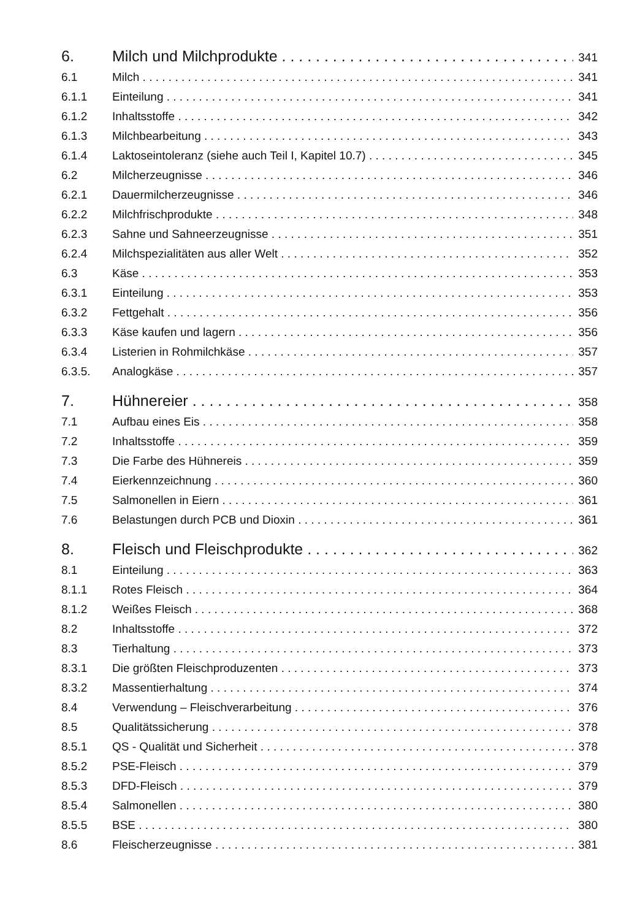6. Milch und Milchprodukte 341
6.1 Milch 341
6.1.1 Einteilung 341
6.1.2 Inhaltsstoffe 342
6.1.3 Milchbearbeitung 343
6.1.4 Laktoseintoleranz (siehe auch Teil I, Kapitel 10.7) 345
6.2 Milcherzeugnisse 346
6.2.1 Dauermilcherzeugnisse 346
6.2.2 Milchfrischprodukte 348
6.2.3 Sahne und Sahneerzeugnisse 351
6.2.4 Milchspezialitäten aus aller Welt 352
6.3 Käse 353
6.3.1 Einteilung 353
6.3.2 Fettgehalt 356
6.3.3 Käse kaufen und lagern 356
6.3.4 Listerien in Rohmilchkäse 357
6.3.5. Analogkäse 357
7. Hühnereier 358
7.1 Aufbau eines Eis 358
7.2 Inhaltsstoffe 359
7.3 Die Farbe des Hühnereis 359
7.4 Eierkennzeichnung 360
7.5 Salmonellen in Eiern 361
7.6 Belastungen durch PCB und Dioxin 361
8. Fleisch und Fleischprodukte 362
8.1 Einteilung 363
8.1.1 Rotes Fleisch 364
8.1.2 Weißes Fleisch 368
8.2 Inhaltsstoffe 372
8.3 Tierhaltung 373
8.3.1 Die größten Fleischproduzenten 373
8.3.2 Massentierhaltung 374
8.4 Verwendung – Fleischverarbeitung 376
8.5 Qualitätssicherung 378
8.5.1 QS - Qualität und Sicherheit 378
8.5.2 PSE-Fleisch 379
8.5.3 DFD-Fleisch 379
8.5.4 Salmonellen 380
8.5.5 BSE 380
8.6 Fleischerzeugnisse 381